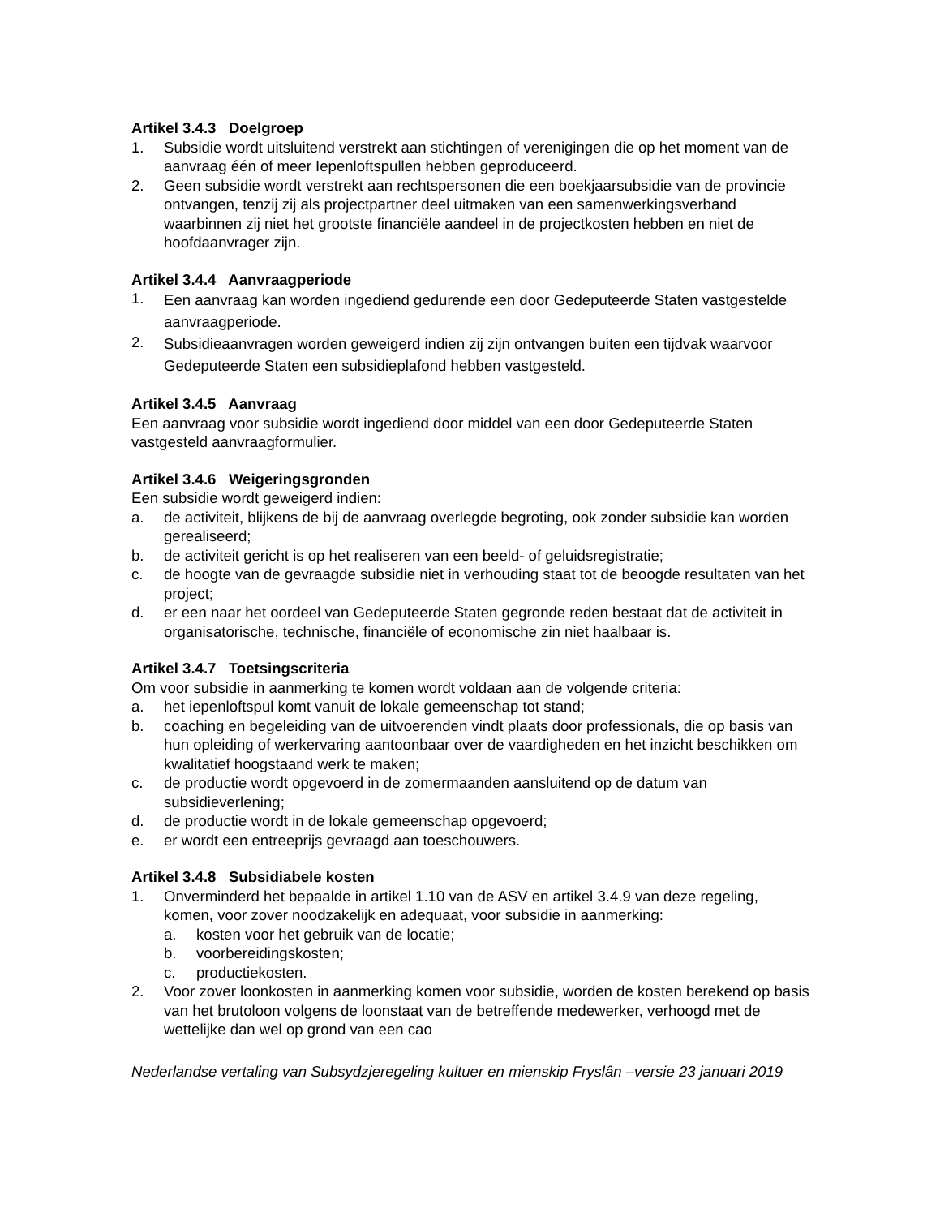Artikel 3.4.3 Doelgroep
1. Subsidie wordt uitsluitend verstrekt aan stichtingen of verenigingen die op het moment van de aanvraag één of meer Iepenloftspullen hebben geproduceerd.
2. Geen subsidie wordt verstrekt aan rechtspersonen die een boekjaarsubsidie van de provincie ontvangen, tenzij zij als projectpartner deel uitmaken van een samenwerkingsverband waarbinnen zij niet het grootste financiële aandeel in de projectkosten hebben en niet de hoofdaanvrager zijn.
Artikel 3.4.4 Aanvraagperiode
1. Een aanvraag kan worden ingediend gedurende een door Gedeputeerde Staten vastgestelde aanvraagperiode.
2. Subsidieaanvragen worden geweigerd indien zij zijn ontvangen buiten een tijdvak waarvoor Gedeputeerde Staten een subsidieplafond hebben vastgesteld.
Artikel 3.4.5 Aanvraag
Een aanvraag voor subsidie wordt ingediend door middel van een door Gedeputeerde Staten vastgesteld aanvraagformulier.
Artikel 3.4.6 Weigeringsgronden
Een subsidie wordt geweigerd indien:
a. de activiteit, blijkens de bij de aanvraag overlegde begroting, ook zonder subsidie kan worden gerealiseerd;
b. de activiteit gericht is op het realiseren van een beeld- of geluidsregistratie;
c. de hoogte van de gevraagde subsidie niet in verhouding staat tot de beoogde resultaten van het project;
d. er een naar het oordeel van Gedeputeerde Staten gegronde reden bestaat dat de activiteit in organisatorische, technische, financiële of economische zin niet haalbaar is.
Artikel 3.4.7 Toetsingscriteria
Om voor subsidie in aanmerking te komen wordt voldaan aan de volgende criteria:
a. het iepenloftspul komt vanuit de lokale gemeenschap tot stand;
b. coaching en begeleiding van de uitvoerenden vindt plaats door professionals, die op basis van hun opleiding of werkervaring aantoonbaar over de vaardigheden en het inzicht beschikken om kwalitatief hoogstaand werk te maken;
c. de productie wordt opgevoerd in de zomermaanden aansluitend op de datum van subsidieverlening;
d. de productie wordt in de lokale gemeenschap opgevoerd;
e. er wordt een entreeprijs gevraagd aan toeschouwers.
Artikel 3.4.8 Subsidiabele kosten
1. Onverminderd het bepaalde in artikel 1.10 van de ASV en artikel 3.4.9 van deze regeling, komen, voor zover noodzakelijk en adequaat, voor subsidie in aanmerking:
a. kosten voor het gebruik van de locatie;
b. voorbereidingskosten;
c. productiekosten.
2. Voor zover loonkosten in aanmerking komen voor subsidie, worden de kosten berekend op basis van het brutoloon volgens de loonstaat van de betreffende medewerker, verhoogd met de wettelijke dan wel op grond van een cao
Nederlandse vertaling van Subsydzjeregeling kultuer en mienskip Fryslân –versie 23 januari 2019